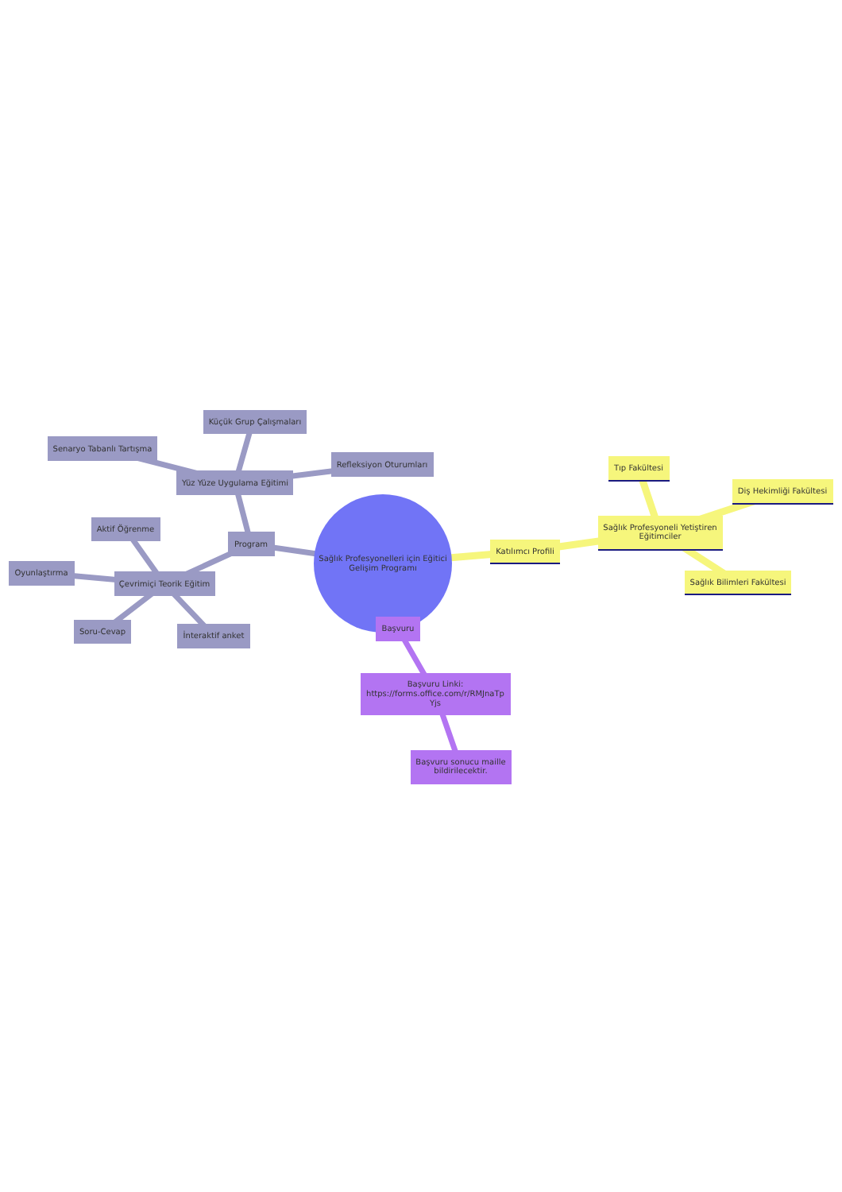Sağlık Profesyonelleri için Eğitici
Gelişim Programı
Program
Yüz Yüze Uygulama Eğitimi
Küçük Grup Çalışmaları
Senaryo Tabanlı Tartışma
Refleksiyon Oturumları
Çevrimiçi Teorik Eğitim
Aktif Öğrenme
Oyunlaştırma
Soru-Cevap
İnteraktif anket
Katılımcı Profili
Sağlık Profesyoneli Yetiştiren
Eğitimciler
Tıp Fakültesi
Diş Hekimliği Fakültesi
Sağlık Bilimleri Fakültesi
Başvuru
Başvuru Linki:
https://forms.office.com/r/RMJnaTp
Yjs
Başvuru sonucu maille
bildirilecektir.